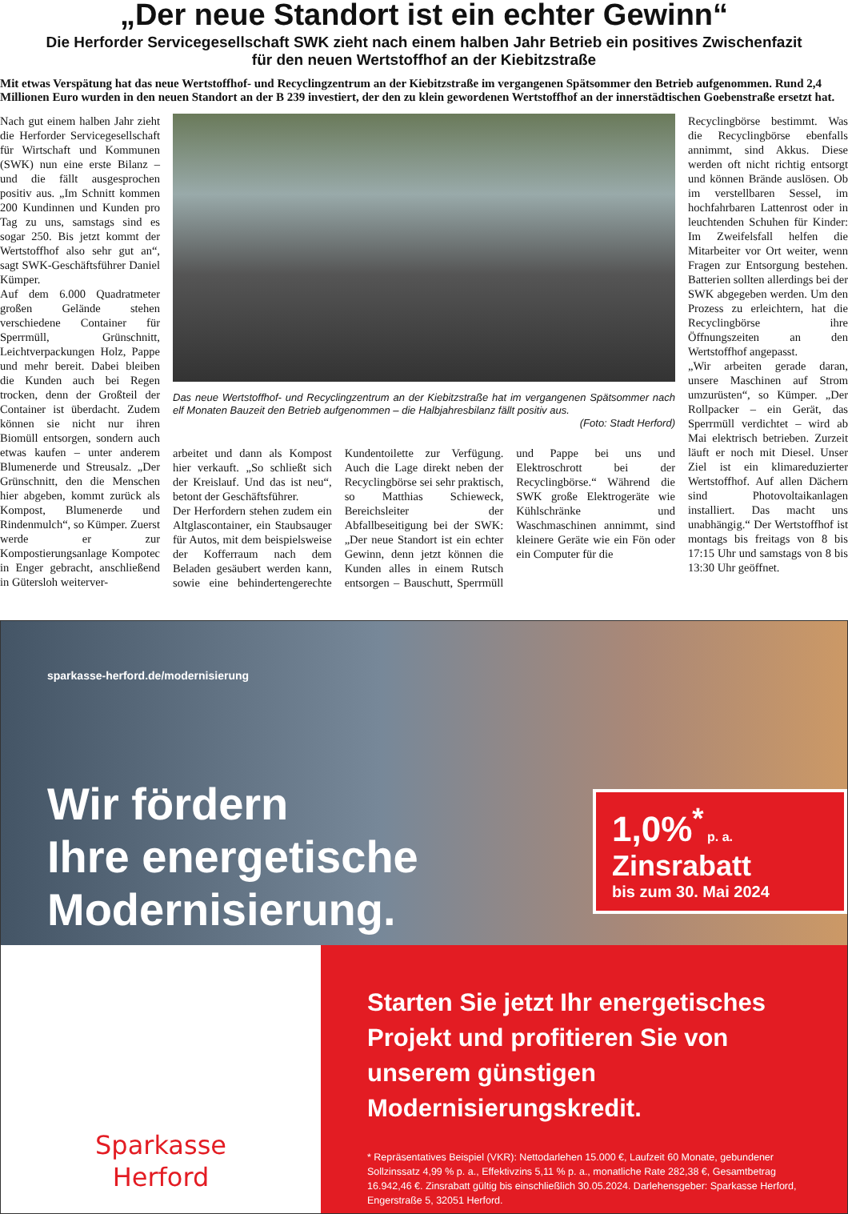„Der neue Standort ist ein echter Gewinn“
Die Herforder Servicegesellschaft SWK zieht nach einem halben Jahr Betrieb ein positives Zwischenfazit
für den neuen Wertstoffhof an der Kiebitzstraße
Mit etwas Verspätung hat das neue Wertstoffhof- und Recyclingzentrum an der Kiebitzstraße im vergangenen Spätsommer den Betrieb aufgenommen. Rund 2,4 Millionen Euro wurden in den neuen Standort an der B 239 investiert, der den zu klein gewordenen Wertstoffhof an der innerstädtischen Goebenstraße ersetzt hat.
Nach gut einem halben Jahr zieht die Herforder Servicegesellschaft für Wirtschaft und Kommunen (SWK) nun eine erste Bilanz – und die fällt ausgesprochen positiv aus. „Im Schnitt kommen 200 Kundinnen und Kunden pro Tag zu uns, samstags sind es sogar 250. Bis jetzt kommt der Wertstoffhof also sehr gut an“, sagt SWK-Geschäftsführer Daniel Kümper.
Auf dem 6.000 Quadratmeter großen Gelände stehen verschiedene Container für Sperrmüll, Grünschnitt, Leichtverpackungen Holz, Pappe und mehr bereit. Dabei bleiben die Kunden auch bei Regen trocken, denn der Großteil der Container ist überdacht. Zudem können sie nicht nur ihren Biomüll entsorgen, sondern auch etwas kaufen – unter anderem Blumenerde und Streusalz. „Der Grünschnitt, den die Menschen hier abgeben, kommt zurück als Kompost, Blumenerde und Rindenmulch“, so Kümper. Zuerst werde er zur Kompostierungsanlage Kompotec in Enger gebracht, anschließend in Gütersloh weiterver-
Das neue Wertstoffhof- und Recyclingzentrum an der Kiebitzstraße hat im vergangenen Spätsommer nach elf Monaten Bauzeit den Betrieb aufgenommen – die Halbjahresbilanz fällt positiv aus.
(Foto: Stadt Herford)
arbeitet und dann als Kompost hier verkauft. „So schließt sich der Kreislauf. Und das ist neu“, betont der Geschäftsführer.
Der Herfordern stehen zudem ein Altglascontainer, ein Staubsauger für Autos, mit dem beispielsweise der Kofferraum nach dem Beladen gesäubert werden kann, sowie eine behindertengerechte Kundentoilette zur Verfügung. Auch die Lage direkt neben der Recyclingbörse sei sehr praktisch, so Matthias Schieweck, Bereichsleiter der Abfallbeseitigung bei der SWK: „Der neue Standort ist ein echter Gewinn, denn jetzt können die Kunden alles in einem Rutsch entsorgen – Bauschutt, Sperrmüll und Pappe bei uns und Elektroschrott bei der Recyclingbörse.“ Während die SWK große Elektrogeräte wie Kühlschränke und Waschmaschinen annimmt, sind kleinere Geräte wie ein Fön oder ein Computer für die
Recyclingbörse bestimmt. Was die Recyclingbörse ebenfalls annimmt, sind Akkus. Diese werden oft nicht richtig entsorgt und können Brände auslösen. Ob im verstellbaren Sessel, im hochfahrbaren Lattenrost oder in leuchtenden Schuhen für Kinder: Im Zweifelsfall helfen die Mitarbeiter vor Ort weiter, wenn Fragen zur Entsorgung bestehen. Batterien sollten allerdings bei der SWK abgegeben werden. Um den Prozess zu erleichtern, hat die Recyclingbörse ihre Öffnungszeiten an den Wertstoffhof angepasst.
„Wir arbeiten gerade daran, unsere Maschinen auf Strom umzurüsten“, so Kümper. „Der Rollpacker – ein Gerät, das Sperrmüll verdichtet – wird ab Mai elektrisch betrieben. Zurzeit läuft er noch mit Diesel. Unser Ziel ist ein klimareduzierter Wertstoffhof. Auf allen Dächern sind Photovoltaikanlagen installiert. Das macht uns unabhängig.“ Der Wertstoffhof ist montags bis freitags von 8 bis 17:15 Uhr und samstags von 8 bis 13:30 Uhr geöffnet.
sparkasse-herford.de/modernisierung
Wir fördern
Ihre energetische
Modernisierung.
1,0%<sup>*</sup> p. a.
Zinsrabatt
bis zum 30. Mai 2024
Sparkasse
Herford
Starten Sie jetzt Ihr energetisches Projekt und profitieren Sie von unserem günstigen Modernisierungskredit.
* Repräsentatives Beispiel (VKR): Nettodarlehen 15.000 €, Laufzeit 60 Monate, gebundener Sollzinssatz 4,99 % p. a., Effektivzins 5,11 % p. a., monatliche Rate 282,38 €, Gesamtbetrag 16.942,46 €. Zinsrabatt gültig bis einschließlich 30.05.2024. Darlehensgeber: Sparkasse Herford, Engerstraße 5, 32051 Herford.